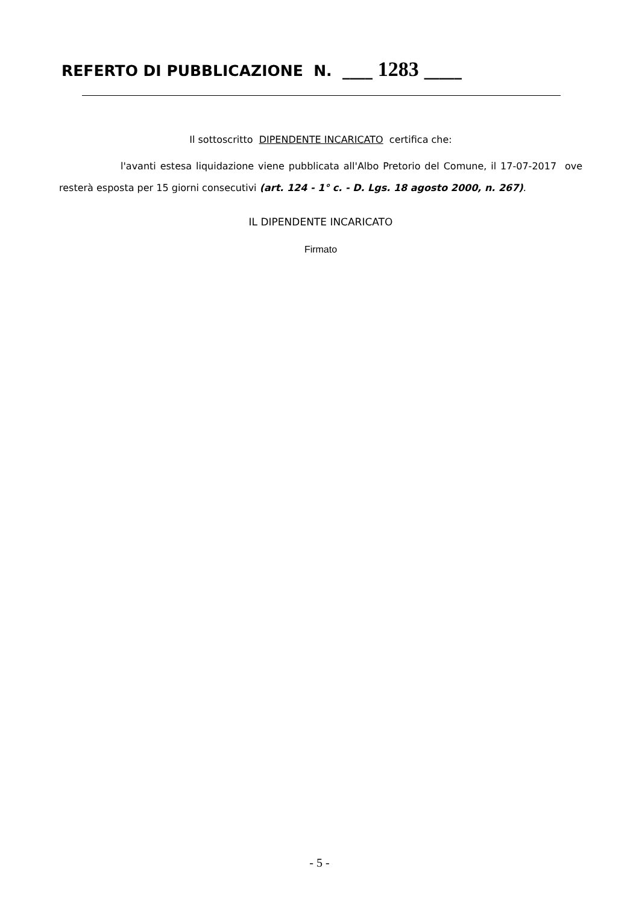REFERTO DI PUBBLICAZIONE N. ____ 1283 _____
Il sottoscritto DIPENDENTE INCARICATO certifica che:
l'avanti estesa liquidazione viene pubblicata all'Albo Pretorio del Comune, il 17-07-2017 ove resterà esposta per 15 giorni consecutivi (art. 124 - 1° c. - D. Lgs. 18 agosto 2000, n. 267).
IL DIPENDENTE INCARICATO
Firmato
- 5 -